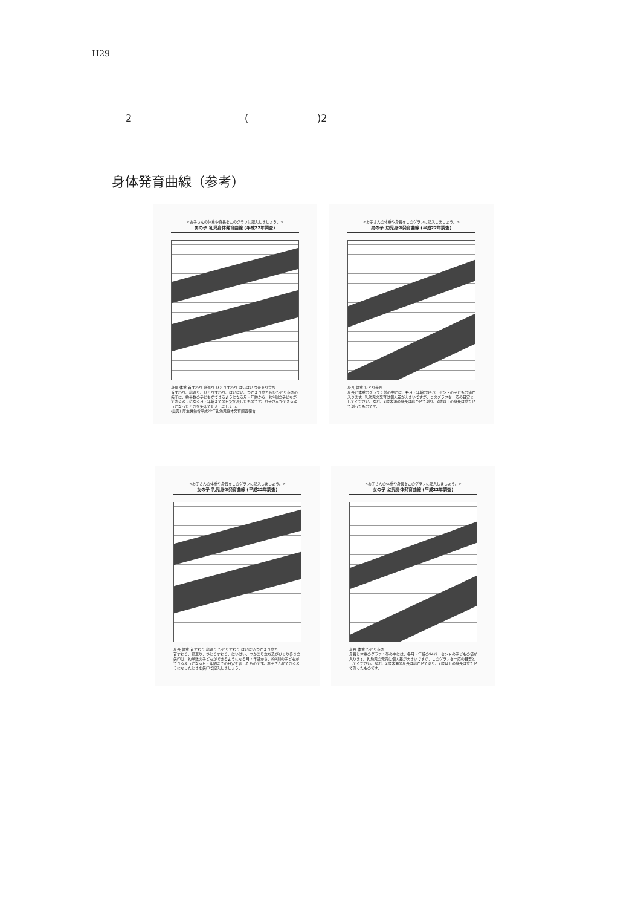H29
2 ( )2
身体発育曲線（参考）
<お子さんの体重や身長をこのグラフに記入しましょう。>
男の子 乳児身体発育曲線 (平成22年調査)
身長 体重 首すわり 寝返り ひとりすわり はいはい つかまり立ち
首すわり、寝返り、ひとりすわり、はいはい、つかまり立ち及びひとり歩きの矢印は、約半数の子どもができるようになる月・年齢から、約9割の子どもができるようになる月・年齢までの目安を表したものです。お子さんができるようになったときを矢印で記入しましょう。
(出典) 厚生労働省平成22年乳幼児身体発育調査報告
<お子さんの体重や身長をこのグラフに記入しましょう。>
男の子 幼児身体発育曲線 (平成22年調査)
身長 体重 ひとり歩き
身長と体重のグラフ：帯の中には、各月・年齢の94パーセントの子どもの値が入ります。乳幼児の発育は個人差が大きいですが、このグラフを一応の目安としてください。なお、2歳未満の身長は寝かせて測り、2歳以上の身長は立たせて測ったものです。
<お子さんの体重や身長をこのグラフに記入しましょう。>
女の子 乳児身体発育曲線 (平成22年調査)
身長 体重 首すわり 寝返り ひとりすわり はいはい つかまり立ち
首すわり、寝返り、ひとりすわり、はいはい、つかまり立ち及びひとり歩きの矢印は、約半数の子どもができるようになる月・年齢から、約9割の子どもができるようになる月・年齢までの目安を表したものです。お子さんができるようになったときを矢印で記入しましょう。
<お子さんの体重や身長をこのグラフに記入しましょう。>
女の子 幼児身体発育曲線 (平成22年調査)
身長 体重 ひとり歩き
身長と体重のグラフ：帯の中には、各月・年齢の94パーセントの子どもの値が入ります。乳幼児の発育は個人差が大きいですが、このグラフを一応の目安としてください。なお、2歳未満の身長は寝かせて測り、2歳以上の身長は立たせて測ったものです。